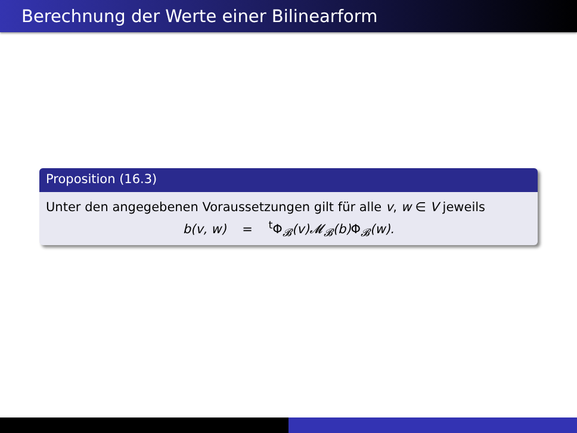Berechnung der Werte einer Bilinearform
Proposition (16.3)
Unter den angegebenen Voraussetzungen gilt für alle v, w ∈ V jeweils
b(v, w) = <sup>t</sup>Φ<sub>𝓑</sub>(v)𝓜<sub>𝓑</sub>(b)Φ<sub>𝓑</sub>(w).